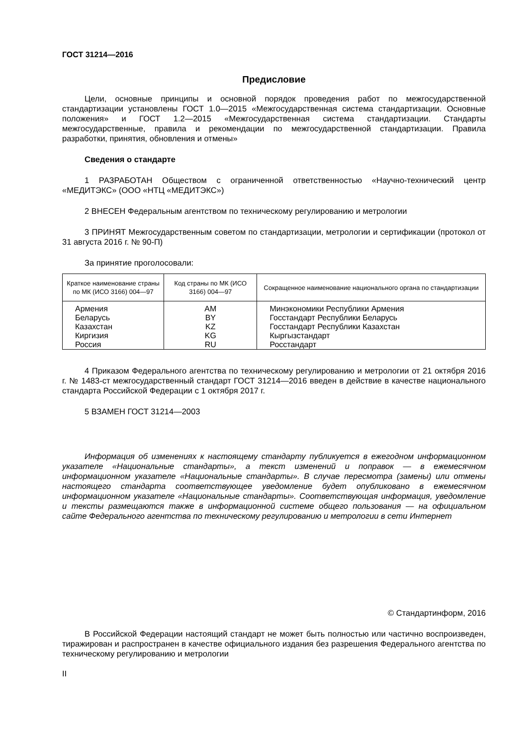ГОСТ 31214—2016
Предисловие
Цели, основные принципы и основной порядок проведения работ по межгосударственной стандартизации установлены ГОСТ 1.0—2015 «Межгосударственная система стандартизации. Основные положения» и ГОСТ 1.2—2015 «Межгосударственная система стандартизации. Стандарты межгосударственные, правила и рекомендации по межгосударственной стандартизации. Правила разработки, принятия, обновления и отмены»
Сведения о стандарте
1 РАЗРАБОТАН Обществом с ограниченной ответственностью «Научно-технический центр «МЕДИТЭКС» (ООО «НТЦ «МЕДИТЭКС»)
2 ВНЕСЕН Федеральным агентством по техническому регулированию и метрологии
3 ПРИНЯТ Межгосударственным советом по стандартизации, метрологии и сертификации (протокол от 31 августа 2016 г. № 90-П)
За принятие проголосовали:
| Краткое наименование страны по МК (ИСО 3166) 004—97 | Код страны по МК (ИСО 3166) 004—97 | Сокращенное наименование национального органа по стандартизации |
| --- | --- | --- |
| Армения | AM | Минэкономики Республики Армения |
| Беларусь | BY | Госстандарт Республики Беларусь |
| Казахстан | KZ | Госстандарт Республики Казахстан |
| Киргизия | KG | Кыргызстандарт |
| Россия | RU | Росстандарт |
4 Приказом Федерального агентства по техническому регулированию и метрологии от 21 октября 2016 г. № 1483-ст межгосударственный стандарт ГОСТ 31214—2016 введен в действие в качестве национального стандарта Российской Федерации с 1 октября 2017 г.
5 ВЗАМЕН ГОСТ 31214—2003
Информация об изменениях к настоящему стандарту публикуется в ежегодном информационном указателе «Национальные стандарты», а текст изменений и поправок — в ежемесячном информационном указателе «Национальные стандарты». В случае пересмотра (замены) или отмены настоящего стандарта соответствующее уведомление будет опубликовано в ежемесячном информационном указателе «Национальные стандарты». Соответствующая информация, уведомление и тексты размещаются также в информационной системе общего пользования — на официальном сайте Федерального агентства по техническому регулированию и метрологии в сети Интернет
© Стандартинформ, 2016
В Российской Федерации настоящий стандарт не может быть полностью или частично воспроизведен, тиражирован и распространен в качестве официального издания без разрешения Федерального агентства по техническому регулированию и метрологии
II